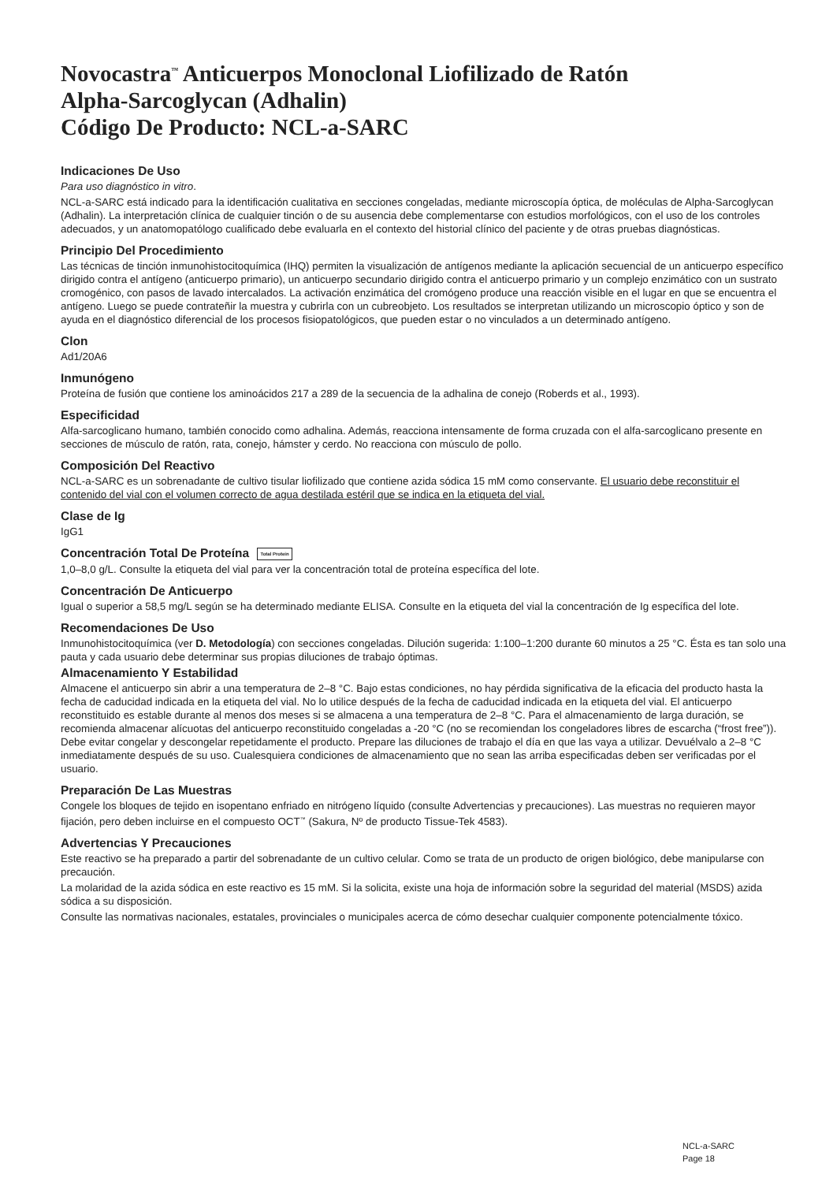Novocastra<sup>™</sup> Anticuerpos Monoclonal Liofilizado de Ratón
Alpha-Sarcoglycan (Adhalin)
Código De Producto: NCL-a-SARC
Indicaciones De Uso
Para uso diagnóstico in vitro.
NCL-a-SARC está indicado para la identificación cualitativa en secciones congeladas, mediante microscopía óptica, de moléculas de Alpha-Sarcoglycan (Adhalin). La interpretación clínica de cualquier tinción o de su ausencia debe complementarse con estudios morfológicos, con el uso de los controles adecuados, y un anatomopatólogo cualificado debe evaluarla en el contexto del historial clínico del paciente y de otras pruebas diagnósticas.
Principio Del Procedimiento
Las técnicas de tinción inmunohistocitoquímica (IHQ) permiten la visualización de antígenos mediante la aplicación secuencial de un anticuerpo específico dirigido contra el antígeno (anticuerpo primario), un anticuerpo secundario dirigido contra el anticuerpo primario y un complejo enzimático con un sustrato cromogénico, con pasos de lavado intercalados. La activación enzimática del cromógeno produce una reacción visible en el lugar en que se encuentra el antígeno. Luego se puede contrateñir la muestra y cubrirla con un cubreobjeto. Los resultados se interpretan utilizando un microscopio óptico y son de ayuda en el diagnóstico diferencial de los procesos fisiopatológicos, que pueden estar o no vinculados a un determinado antígeno.
Clon
Ad1/20A6
Inmunógeno
Proteína de fusión que contiene los aminoácidos 217 a 289 de la secuencia de la adhalina de conejo (Roberds et al., 1993).
Especificidad
Alfa-sarcoglicano humano, también conocido como adhalina. Además, reacciona intensamente de forma cruzada con el alfa-sarcoglicano presente en secciones de músculo de ratón, rata, conejo, hámster y cerdo. No reacciona con músculo de pollo.
Composición Del Reactivo
NCL-a-SARC es un sobrenadante de cultivo tisular liofilizado que contiene azida sódica 15 mM como conservante. El usuario debe reconstituir el contenido del vial con el volumen correcto de agua destilada estéril que se indica en la etiqueta del vial.
Clase de Ig
IgG1
Concentración Total De Proteína Total Protein
1,0–8,0 g/L. Consulte la etiqueta del vial para ver la concentración total de proteína específica del lote.
Concentración De Anticuerpo
Igual o superior a 58,5 mg/L según se ha determinado mediante ELISA. Consulte en la etiqueta del vial la concentración de Ig específica del lote.
Recomendaciones De Uso
Inmunohistocitoquímica (ver D. Metodología) con secciones congeladas. Dilución sugerida: 1:100–1:200 durante 60 minutos a 25 °C. Ésta es tan solo una pauta y cada usuario debe determinar sus propias diluciones de trabajo óptimas.
Almacenamiento Y Estabilidad
Almacene el anticuerpo sin abrir a una temperatura de 2–8 °C. Bajo estas condiciones, no hay pérdida significativa de la eficacia del producto hasta la fecha de caducidad indicada en la etiqueta del vial. No lo utilice después de la fecha de caducidad indicada en la etiqueta del vial. El anticuerpo reconstituido es estable durante al menos dos meses si se almacena a una temperatura de 2–8 °C. Para el almacenamiento de larga duración, se recomienda almacenar alícuotas del anticuerpo reconstituido congeladas a -20 °C (no se recomiendan los congeladores libres de escarcha (“frost free”)). Debe evitar congelar y descongelar repetidamente el producto. Prepare las diluciones de trabajo el día en que las vaya a utilizar. Devuélvalo a 2–8 °C inmediatamente después de su uso. Cualesquiera condiciones de almacenamiento que no sean las arriba especificadas deben ser verificadas por el usuario.
Preparación De Las Muestras
Congele los bloques de tejido en isopentano enfriado en nitrógeno líquido (consulte Advertencias y precauciones). Las muestras no requieren mayor fijación, pero deben incluirse en el compuesto OCT<sup>™</sup> (Sakura, Nº de producto Tissue-Tek 4583).
Advertencias Y Precauciones
Este reactivo se ha preparado a partir del sobrenadante de un cultivo celular. Como se trata de un producto de origen biológico, debe manipularse con precaución.
La molaridad de la azida sódica en este reactivo es 15 mM. Si la solicita, existe una hoja de información sobre la seguridad del material (MSDS) azida sódica a su disposición.
Consulte las normativas nacionales, estatales, provinciales o municipales acerca de cómo desechar cualquier componente potencialmente tóxico.
NCL-a-SARC
Page 18